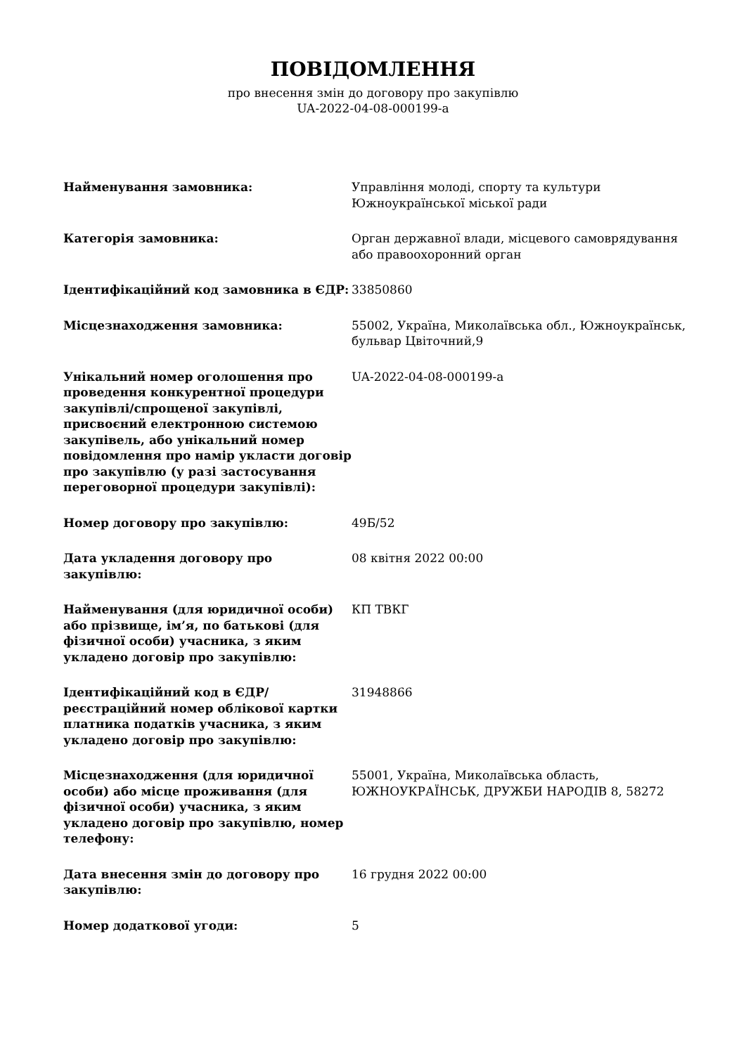ПОВІДОМЛЕННЯ
про внесення змін до договору про закупівлю
UA-2022-04-08-000199-a
| Найменування замовника: | Управління молоді, спорту та культури Южноукраїнської міської ради |
| Категорія замовника: | Орган державної влади, місцевого самоврядування або правоохоронний орган |
| Ідентифікаційний код замовника в ЄДР: | 33850860 |
| Місцезнаходження замовника: | 55002, Україна, Миколаївська обл., Южноукраїнськ, бульвар Цвіточний,9 |
| Унікальний номер оголошення про проведення конкурентної процедури закупівлі/спрощеної закупівлі, присвоєний електронною системою закупівель, або унікальний номер повідомлення про намір укласти договір про закупівлю (у разі застосування переговорної процедури закупівлі): | UA-2022-04-08-000199-a |
| Номер договору про закупівлю: | 49Б/52 |
| Дата укладення договору про закупівлю: | 08 квітня 2022 00:00 |
| Найменування (для юридичної особи) або прізвище, ім’я, по батькові (для фізичної особи) учасника, з яким укладено договір про закупівлю: | КП ТВКГ |
| Ідентифікаційний код в ЄДР/реєстраційний номер облікової картки платника податків учасника, з яким укладено договір про закупівлю: | 31948866 |
| Місцезнаходження (для юридичної особи) або місце проживання (для фізичної особи) учасника, з яким укладено договір про закупівлю, номер телефону: | 55001, Україна, Миколаївська область, ЮЖНОУКРАЇНСЬК, ДРУЖБИ НАРОДІВ 8, 58272 |
| Дата внесення змін до договору про закупівлю: | 16 грудня 2022 00:00 |
| Номер додаткової угоди: | 5 |